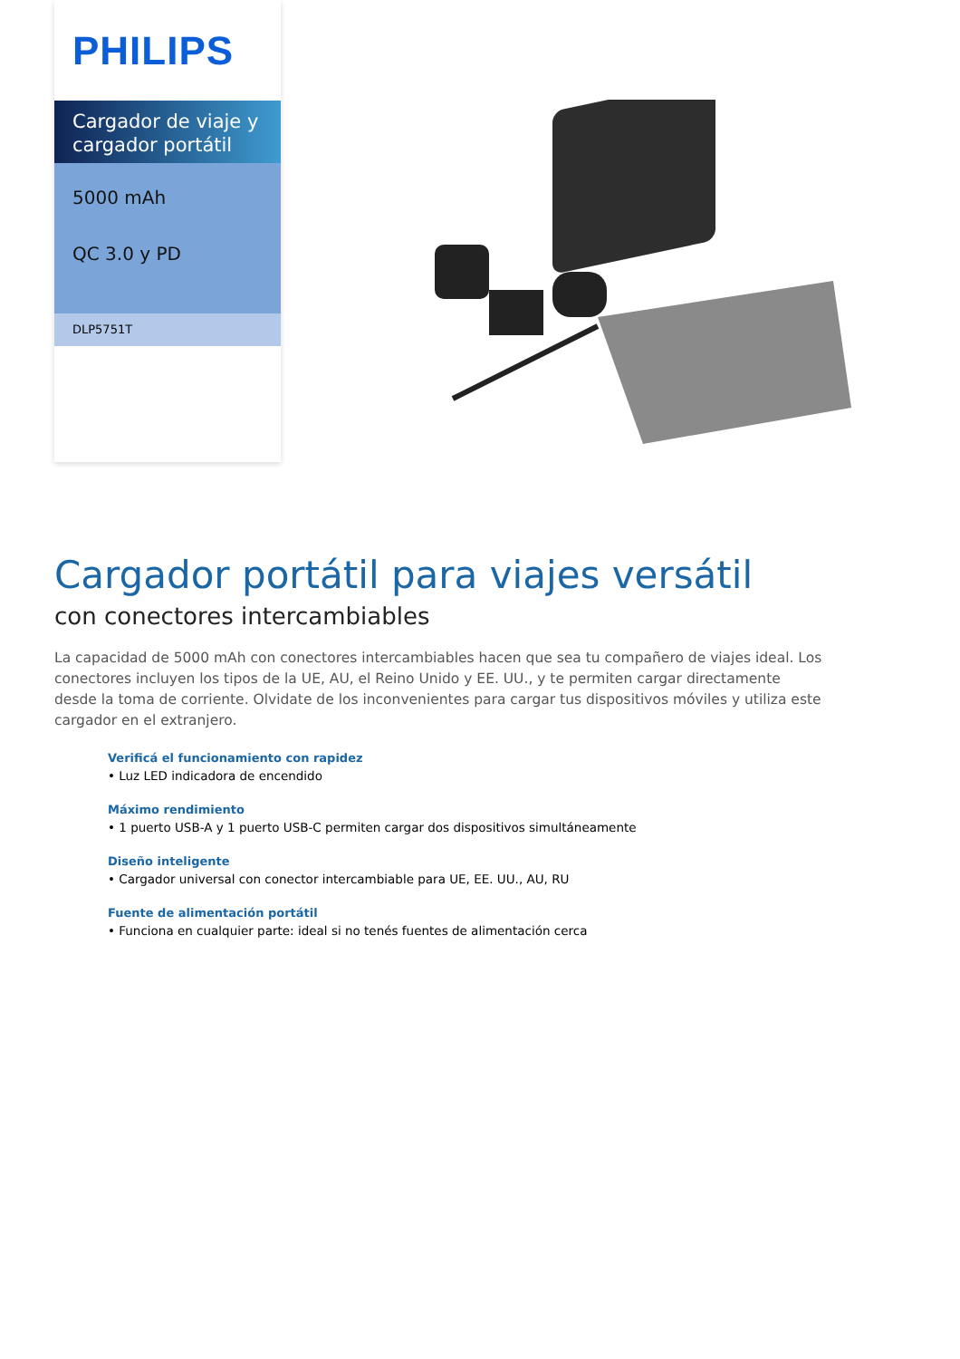PHILIPS
Cargador de viaje y cargador portátil
5000 mAh
QC 3.0 y PD
DLP5751T
Cargador portátil para viajes versátil
con conectores intercambiables
La capacidad de 5000 mAh con conectores intercambiables hacen que sea tu compañero de viajes ideal. Los conectores incluyen los tipos de la UE, AU, el Reino Unido y EE. UU., y te permiten cargar directamente desde la toma de corriente. Olvidate de los inconvenientes para cargar tus dispositivos móviles y utiliza este cargador en el extranjero.
Verificá el funcionamiento con rapidez
• Luz LED indicadora de encendido
Máximo rendimiento
• 1 puerto USB-A y 1 puerto USB-C permiten cargar dos dispositivos simultáneamente
Diseño inteligente
• Cargador universal con conector intercambiable para UE, EE. UU., AU, RU
Fuente de alimentación portátil
• Funciona en cualquier parte: ideal si no tenés fuentes de alimentación cerca